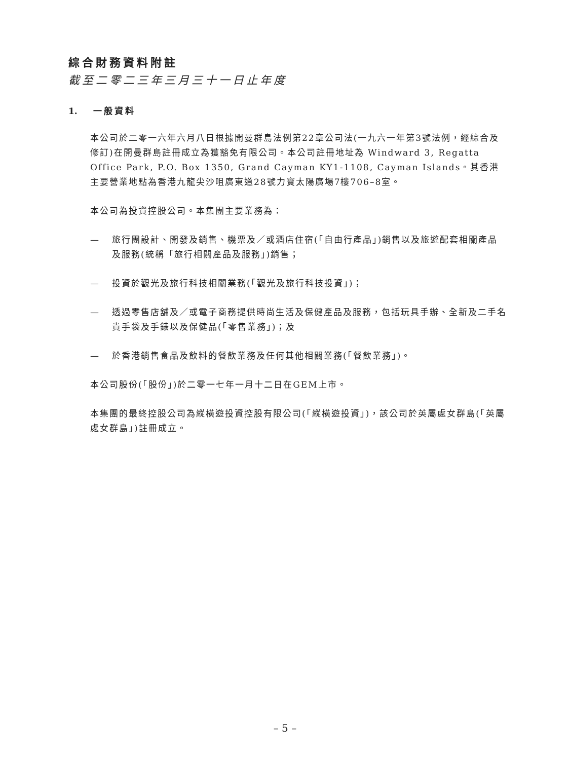綜合財務資料附註
截至二零二三年三月三十一日止年度
1. 一般資料
本公司於二零一六年六月八日根據開曼群島法例第22章公司法(一九六一年第3號法例，經綜合及修訂)在開曼群島註冊成立為獲豁免有限公司。本公司註冊地址為 Windward 3, Regatta Office Park, P.O. Box 1350, Grand Cayman KY1-1108, Cayman Islands。其香港主要營業地點為香港九龍尖沙咀廣東道28號力寶太陽廣場7樓706–8室。
本公司為投資控股公司。本集團主要業務為：
— 旅行團設計、開發及銷售、機票及／或酒店住宿(「自由行產品」)銷售以及旅遊配套相關產品及服務(統稱「旅行相關產品及服務」)銷售；
— 投資於觀光及旅行科技相關業務(「觀光及旅行科技投資」)；
— 透過零售店舖及／或電子商務提供時尚生活及保健產品及服務，包括玩具手辦、全新及二手名貴手袋及手錶以及保健品(「零售業務」)；及
— 於香港銷售食品及飲料的餐飲業務及任何其他相關業務(「餐飲業務」)。
本公司股份(「股份」)於二零一七年一月十二日在GEM上市。
本集團的最終控股公司為縱橫遊投資控股有限公司(「縱橫遊投資」)，該公司於英屬處女群島(「英屬處女群島」)註冊成立。
– 5 –